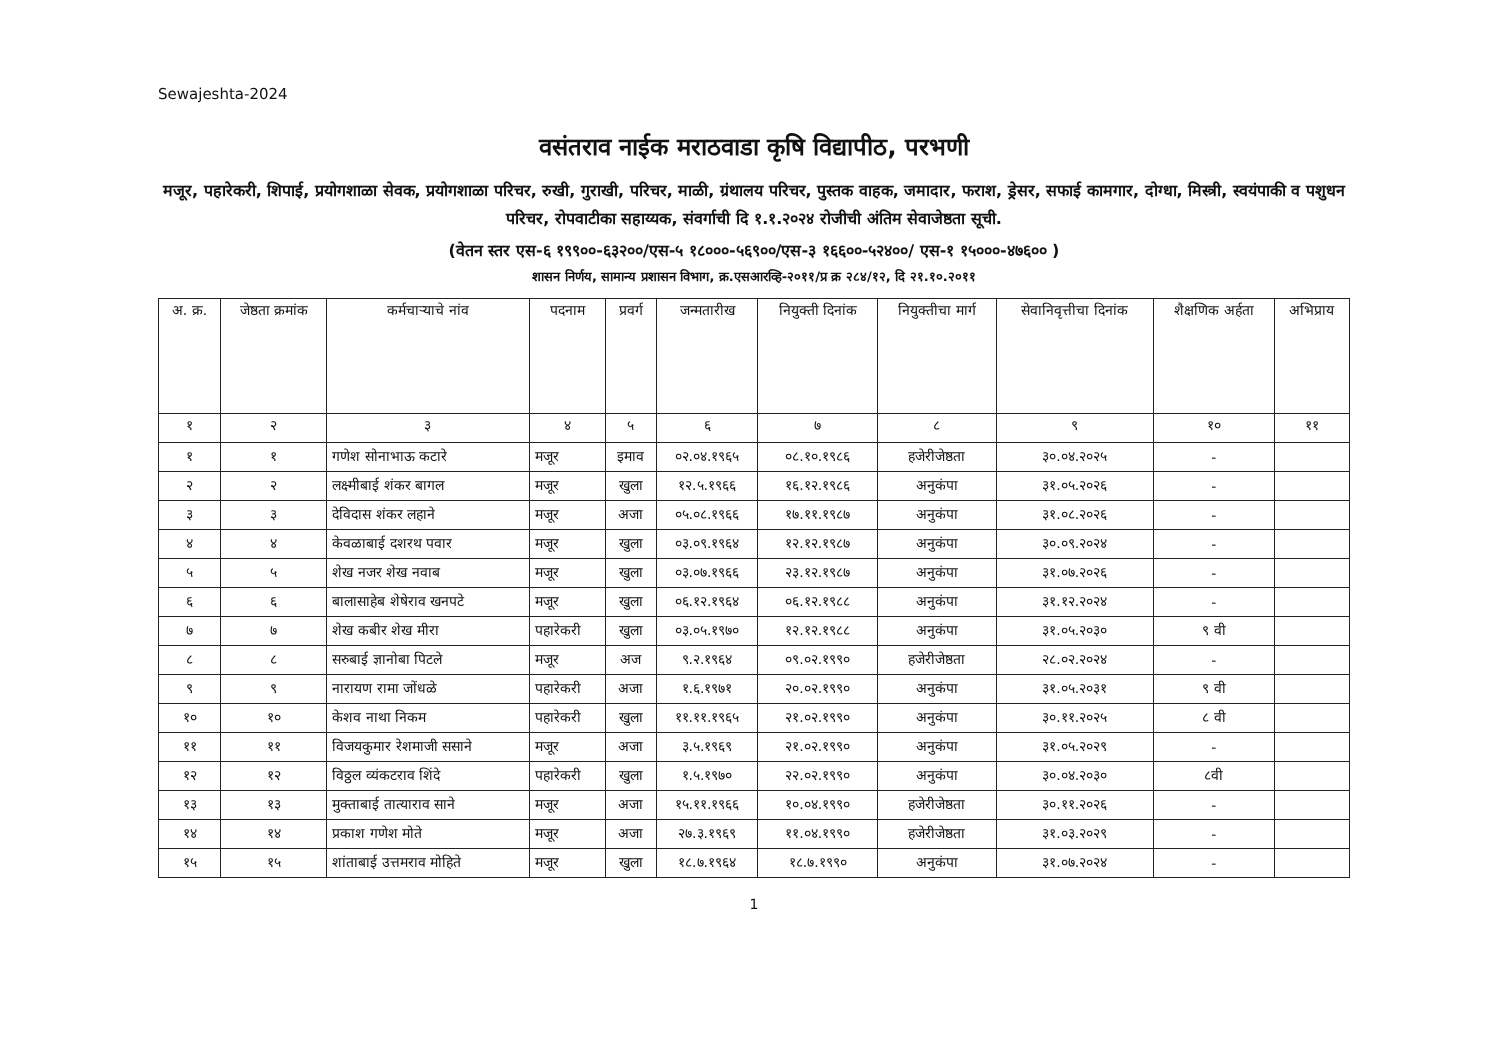Sewajeshta-2024
वसंतराव नाईक मराठवाडा कृषि विद्यापीठ, परभणी
मजूर, पहारेकरी, शिपाई, प्रयोगशाळा सेवक, प्रयोगशाळा परिचर, रुखी, गुराखी, परिचर, माळी, ग्रंथालय परिचर, पुस्तक वाहक, जमादार, फराश, ड्रेसर, सफाई कामगार, दोग्धा, मिस्त्री, स्वयंपाकी व पशुधन परिचर, रोपवाटीका सहाय्यक, संवर्गाची दि १.१.२०२४ रोजीची अंतिम सेवाजेष्ठता सूची.
(वेतन स्तर एस-६ १९९००-६३२००/एस-५ १८०००-५६९००/एस-३ १६६००-५२४००/ एस-१ १५०००-४७६०० )
शासन निर्णय, सामान्य प्रशासन विभाग, क्र.एसआरव्हि-२०११/प्र क्र २८४/१२, दि २१.१०.२०११
| अ. क्र. | जेष्ठता क्रमांक | कर्मचाऱ्याचे नांव | पदनाम | प्रवर्ग | जन्मतारीख | नियुक्ती दिनांक | नियुक्तीचा मार्ग | सेवानिवृत्तीचा दिनांक | शैक्षणिक अर्हता | अभिप्राय |
| --- | --- | --- | --- | --- | --- | --- | --- | --- | --- | --- |
| १ | २ | ३ | ४ | ५ | ६ | ७ | ८ | ९ | १० | ११ |
| १ | १ | गणेश सोनाभाऊ कटारे | मजूर | इमाव | ०२.०४.१९६५ | ०८.१०.१९८६ | हजेरीजेष्ठता | ३०.०४.२०२५ | - | |
| २ | २ | लक्ष्मीबाई शंकर बागल | मजूर | खुला | १२.५.१९६६ | १६.१२.१९८६ | अनुकंपा | ३१.०५.२०२६ | - | |
| ३ | ३ | देविदास शंकर लहाने | मजूर | अजा | ०५.०८.१९६६ | १७.११.१९८७ | अनुकंपा | ३१.०८.२०२६ | - | |
| ४ | ४ | केवळाबाई दशरथ पवार | मजूर | खुला | ०३.०९.१९६४ | १२.१२.१९८७ | अनुकंपा | ३०.०९.२०२४ | - | |
| ५ | ५ | शेख नजर शेख नवाब | मजूर | खुला | ०३.०७.१९६६ | २३.१२.१९८७ | अनुकंपा | ३१.०७.२०२६ | - | |
| ६ | ६ | बालासाहेब शेषेराव खनपटे | मजूर | खुला | ०६.१२.१९६४ | ०६.१२.१९८८ | अनुकंपा | ३१.१२.२०२४ | - | |
| ७ | ७ | शेख कबीर शेख मीरा | पहारेकरी | खुला | ०३.०५.१९७० | १२.१२.१९८८ | अनुकंपा | ३१.०५.२०३० | ९ वी | |
| ८ | ८ | सरुबाई ज्ञानोबा पिटले | मजूर | अज | ९.२.१९६४ | ०९.०२.१९९० | हजेरीजेष्ठता | २८.०२.२०२४ | - | |
| ९ | ९ | नारायण रामा जोंधळे | पहारेकरी | अजा | १.६.१९७१ | २०.०२.१९९० | अनुकंपा | ३१.०५.२०३१ | ९ वी | |
| १० | १० | केशव नाथा निकम | पहारेकरी | खुला | ११.११.१९६५ | २१.०२.१९९० | अनुकंपा | ३०.११.२०२५ | ८ वी | |
| ११ | ११ | विजयकुमार रेशमाजी ससाने | मजूर | अजा | ३.५.१९६९ | २१.०२.१९९० | अनुकंपा | ३१.०५.२०२९ | - | |
| १२ | १२ | विठ्ठल व्यंकटराव शिंदे | पहारेकरी | खुला | १.५.१९७० | २२.०२.१९९० | अनुकंपा | ३०.०४.२०३० | ८वी | |
| १३ | १३ | मुक्ताबाई तात्याराव साने | मजूर | अजा | १५.११.१९६६ | १०.०४.१९९० | हजेरीजेष्ठता | ३०.११.२०२६ | - | |
| १४ | १४ | प्रकाश गणेश मोते | मजूर | अजा | २७.३.१९६९ | ११.०४.१९९० | हजेरीजेष्ठता | ३१.०३.२०२९ | - | |
| १५ | १५ | शांताबाई उत्तमराव मोहिते | मजूर | खुला | १८.७.१९६४ | १८.७.१९९० | अनुकंपा | ३१.०७.२०२४ | - | |
1